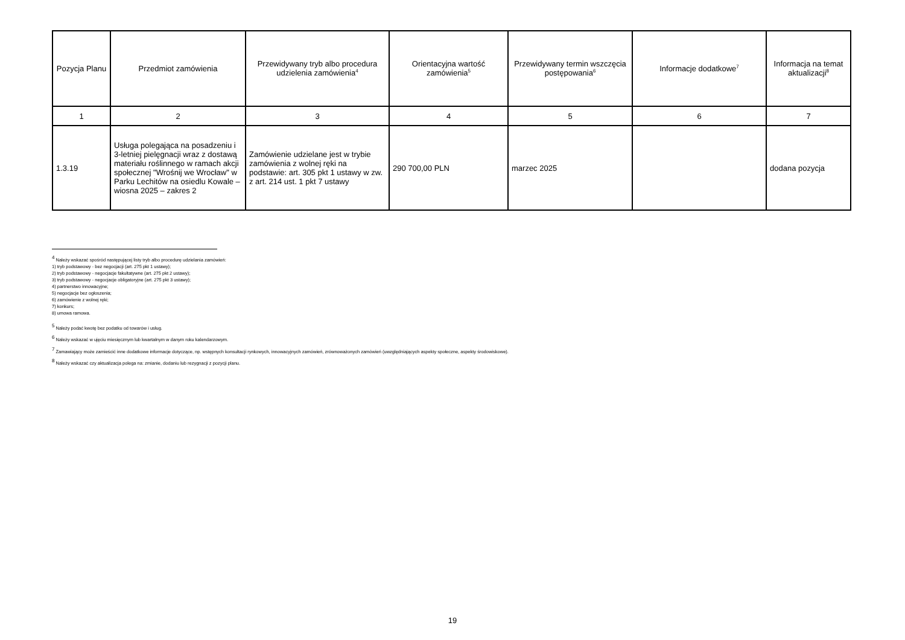| Pozycja Planu | Przedmiot zamówienia | Przewidywany tryb albo procedura udzielenia zamówienia<sup>4</sup> | Orientacyjna wartość zamówienia<sup>5</sup> | Przewidywany termin wszczęcia postępowania<sup>6</sup> | Informacje dodatkowe<sup>7</sup> | Informacja na temat aktualizacji<sup>8</sup> |
| --- | --- | --- | --- | --- | --- | --- |
| 1 | 2 | 3 | 4 | 5 | 6 | 7 |
| 1.3.19 | Usługa polegająca na posadzeniu i 3-letniej pielęgnacji wraz z dostawą materiału roślinnego w ramach akcji społecznej "Wrośnij we Wrocław" w Parku Lechitów na osiedlu Kowale – wiosna 2025 – zakres 2 | Zamówienie udzielane jest w trybie zamówienia z wolnej ręki na podstawie: art. 305 pkt 1 ustawy w zw. z art. 214 ust. 1 pkt 7 ustawy | 290 700,00 PLN | marzec 2025 | | dodana pozycja |
<sup>4</sup> Należy wskazać spośród następującej listy tryb albo procedurę udzielania zamówień:
1) tryb podstawowy - bez negocjacji (art. 275 pkt 1 ustawy);
2) tryb podstawowy - negocjacje fakultatywne (art. 275 pkt 2 ustawy);
3) tryb podstawowy - negocjacje obligatoryjne (art. 275 pkt 3 ustawy);
4) partnerstwo innowacyjne;
5) negocjacje bez ogłoszenia;
6) zamówienie z wolnej ręki;
7) konkurs;
8) umowa ramowa.
<sup>5</sup> Należy podać kwotę bez podatku od towarów i usług.
<sup>6</sup> Należy wskazać w ujęciu miesięcznym lub kwartalnym w danym roku kalendarzowym.
<sup>7</sup> Zamawiający może zamieścić inne dodatkowe informacje dotyczące, np. wstępnych konsultacji rynkowych, innowacyjnych zamówień, zrównoważonych zamówień (uwzględniających aspekty społeczne, aspekty środowiskowe).
<sup>8</sup> Należy wskazać czy aktualizacja polega na: zmianie, dodaniu lub rezygnacji z pozycji planu.
19